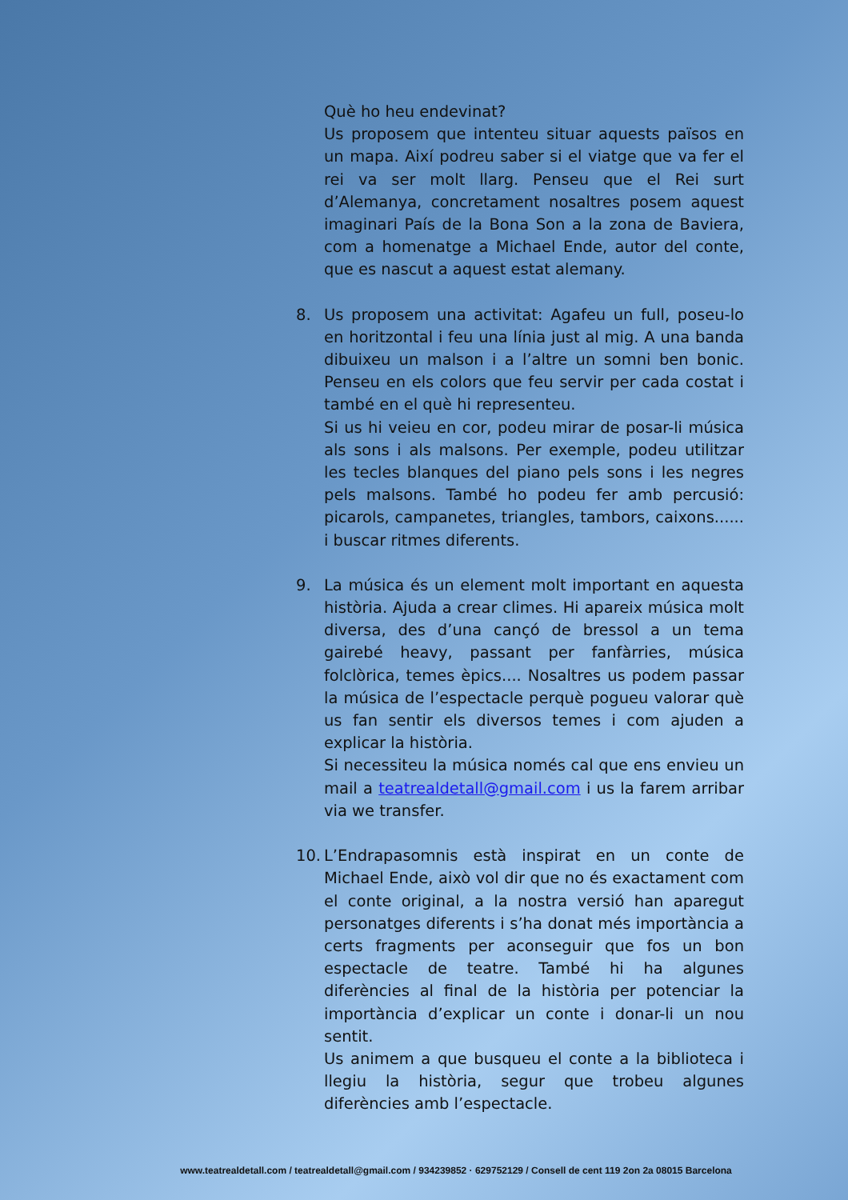Què ho heu endevinat?
Us proposem que intenteu situar aquests països en un mapa. Així podreu saber si el viatge que va fer el rei va ser molt llarg. Penseu que el Rei surt d’Alemanya, concretament nosaltres posem aquest imaginari País de la Bona Son a la zona de Baviera, com a homenatge a Michael Ende, autor del conte, que es nascut a aquest estat alemany.
8. Us proposem una activitat: Agafeu un full, poseu-lo en horitzontal i feu una línia just al mig. A una banda dibuixeu un malson i a l’altre un somni ben bonic. Penseu en els colors que feu servir per cada costat i també en el què hi representeu.
Si us hi veieu en cor, podeu mirar de posar-li música als sons i als malsons. Per exemple, podeu utilitzar les tecles blanques del piano pels sons i les negres pels malsons. També ho podeu fer amb percusió: picarols, campanetes, triangles, tambors, caixons...... i buscar ritmes diferents.
9. La música és un element molt important en aquesta història. Ajuda a crear climes. Hi apareix música molt diversa, des d’una cançó de bressol a un tema gairebé heavy, passant per fanfàrries, música folclòrica, temes èpics.... Nosaltres us podem passar la música de l’espectacle perquè pogueu valorar què us fan sentir els diversos temes i com ajuden a explicar la història.
Si necessiteu la música només cal que ens envieu un mail a teatrealdetall@gmail.com i us la farem arribar via we transfer.
10.
L’Endrapasomnis està inspirat en un conte de Michael Ende, això vol dir que no és exactament com el conte original, a la nostra versió han aparegut personatges diferents i s’ha donat més importància a certs fragments per aconseguir que fos un bon espectacle de teatre. També hi ha algunes diferències al final de la història per potenciar la importància d’explicar un conte i donar-li un nou sentit.
Us animem a que busqueu el conte a la biblioteca i llegiu la història, segur que trobeu algunes diferències amb l’espectacle.
www.teatrealdetall.com / teatrealdetall@gmail.com / 934239852 · 629752129 / Consell de cent 119 2on 2a 08015 Barcelona